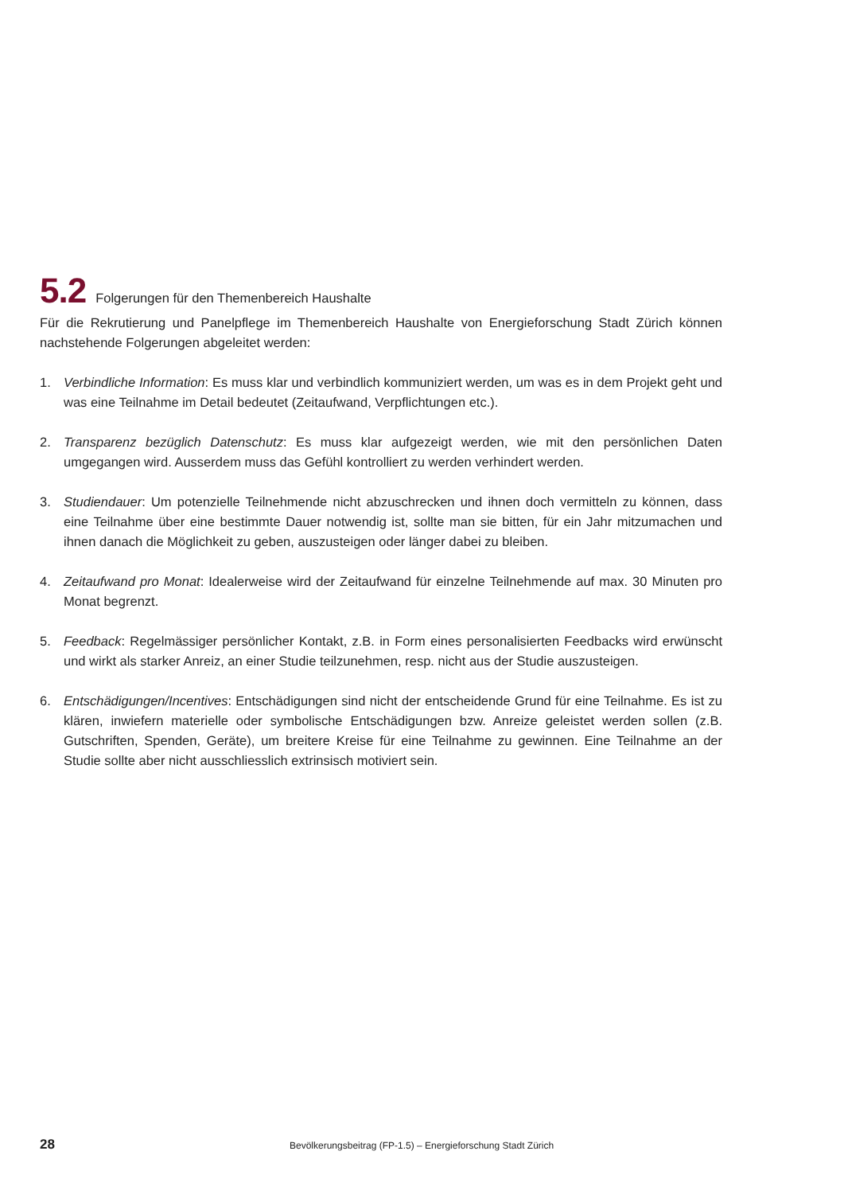5.2 Folgerungen für den Themenbereich Haushalte
Für die Rekrutierung und Panelpflege im Themenbereich Haushalte von Energieforschung Stadt Zürich können nachstehende Folgerungen abgeleitet werden:
1. Verbindliche Information: Es muss klar und verbindlich kommuniziert werden, um was es in dem Projekt geht und was eine Teilnahme im Detail bedeutet (Zeitaufwand, Verpflichtungen etc.).
2. Transparenz bezüglich Datenschutz: Es muss klar aufgezeigt werden, wie mit den persönlichen Daten umgegangen wird. Ausserdem muss das Gefühl kontrolliert zu werden verhindert werden.
3. Studiendauer: Um potenzielle Teilnehmende nicht abzuschrecken und ihnen doch vermitteln zu können, dass eine Teilnahme über eine bestimmte Dauer notwendig ist, sollte man sie bitten, für ein Jahr mitzumachen und ihnen danach die Möglichkeit zu geben, auszusteigen oder länger dabei zu bleiben.
4. Zeitaufwand pro Monat: Idealerweise wird der Zeitaufwand für einzelne Teilnehmende auf max. 30 Minuten pro Monat begrenzt.
5. Feedback: Regelmässiger persönlicher Kontakt, z.B. in Form eines personalisierten Feedbacks wird erwünscht und wirkt als starker Anreiz, an einer Studie teilzunehmen, resp. nicht aus der Studie auszusteigen.
6. Entschädigungen/Incentives: Entschädigungen sind nicht der entscheidende Grund für eine Teilnahme. Es ist zu klären, inwiefern materielle oder symbolische Entschädigungen bzw. Anreize geleistet werden sollen (z.B. Gutschriften, Spenden, Geräte), um breitere Kreise für eine Teilnahme zu gewinnen. Eine Teilnahme an der Studie sollte aber nicht ausschliesslich extrinsisch motiviert sein.
28 Bevölkerungsbeitrag (FP-1.5) – Energieforschung Stadt Zürich